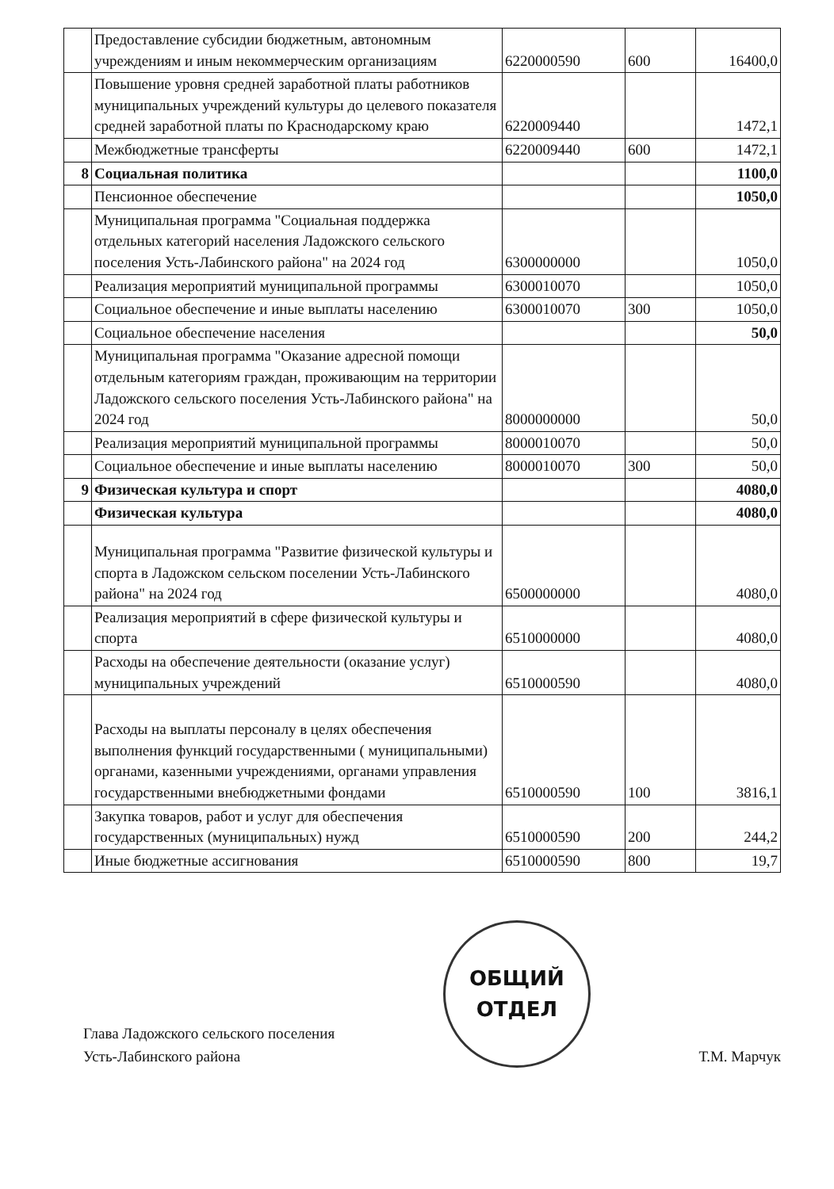| | Предоставление субсидии бюджетным, автономным учреждениям и иным некоммерческим организациям | 6220000590 | 600 | 16400,0 |
| | Повышение уровня средней заработной платы работников муниципальных учреждений культуры до целевого показателя средней заработной платы по Краснодарскому краю | 6220009440 | | 1472,1 |
| | Межбюджетные трансферты | 6220009440 | 600 | 1472,1 |
| 8 | Социальная политика | | | 1100,0 |
| | Пенсионное обеспечение | | | 1050,0 |
| | Муниципальная программа "Социальная поддержка отдельных категорий населения Ладожского сельского поселения Усть-Лабинского района" на 2024 год | 6300000000 | | 1050,0 |
| | Реализация мероприятий муниципальной программы | 6300010070 | | 1050,0 |
| | Социальное обеспечение и иные выплаты населению | 6300010070 | 300 | 1050,0 |
| | Социальное обеспечение населения | | | 50,0 |
| | Муниципальная программа "Оказание адресной помощи отдельным категориям граждан, проживающим на территории Ладожского сельского поселения Усть-Лабинского района" на 2024 год | 8000000000 | | 50,0 |
| | Реализация мероприятий муниципальной программы | 8000010070 | | 50,0 |
| | Социальное обеспечение и иные выплаты населению | 8000010070 | 300 | 50,0 |
| 9 | Физическая культура и спорт | | | 4080,0 |
| | Физическая культура | | | 4080,0 |
| | Муниципальная программа "Развитие физической культуры и спорта в Ладожском сельском поселении Усть-Лабинского района" на 2024 год | 6500000000 | | 4080,0 |
| | Реализация мероприятий в сфере физической культуры и спорта | 6510000000 | | 4080,0 |
| | Расходы на обеспечение деятельности (оказание услуг) муниципальных учреждений | 6510000590 | | 4080,0 |
| | Расходы на выплаты персоналу в целях обеспечения выполнения функций государственными ( муниципальными) органами, казенными учреждениями, органами управления государственными внебюджетными фондами | 6510000590 | 100 | 3816,1 |
| | Закупка товаров, работ и услуг для обеспечения государственных (муниципальных) нужд | 6510000590 | 200 | 244,2 |
| | Иные бюджетные ассигнования | 6510000590 | 800 | 19,7 |
Глава Ладожского сельского поселения
Усть-Лабинского района
ОБЩИЙ
ОТДЕЛ
Т.М. Марчук